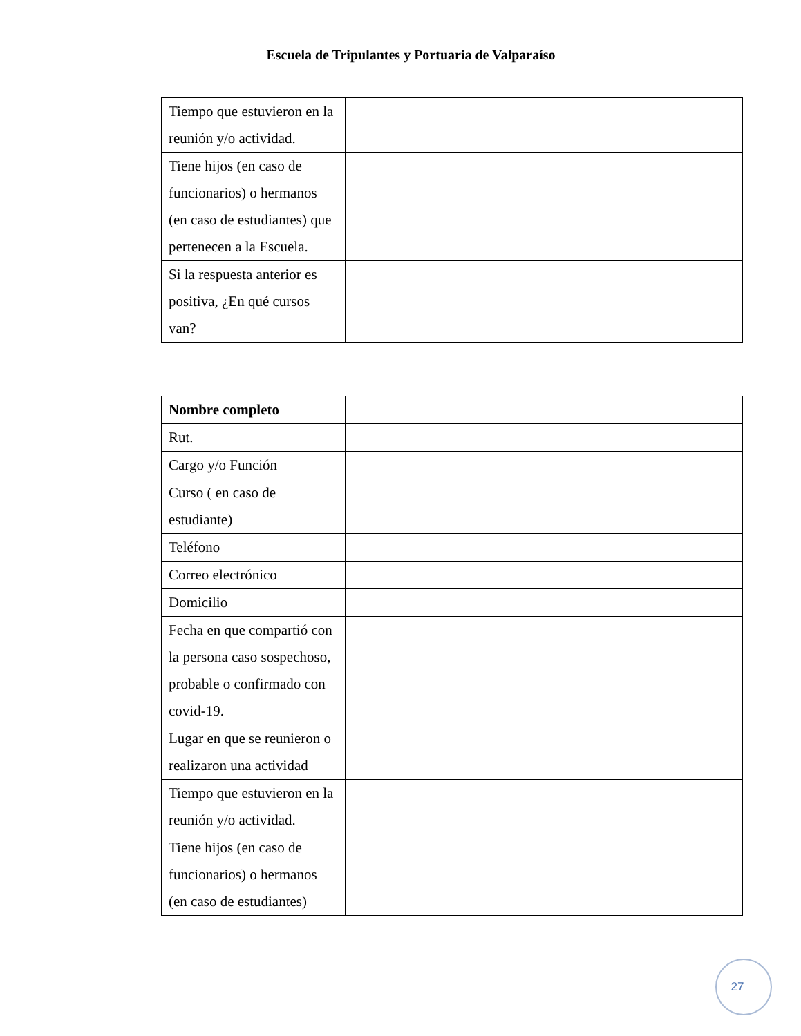Escuela de Tripulantes y Portuaria de Valparaíso
| Tiempo que estuvieron en la reunión y/o actividad. | |
| Tiene hijos (en caso de funcionarios) o hermanos (en caso de estudiantes) que pertenecen a la Escuela. | |
| Si la respuesta anterior es positiva, ¿En qué cursos van? | |
| Nombre completo | |
| Rut. | |
| Cargo y/o Función | |
| Curso ( en caso de estudiante) | |
| Teléfono | |
| Correo electrónico | |
| Domicilio | |
| Fecha en que compartió con la persona caso sospechoso, probable o confirmado con covid-19. | |
| Lugar en que se reunieron o realizaron una actividad | |
| Tiempo que estuvieron en la reunión y/o actividad. | |
| Tiene hijos (en caso de funcionarios) o hermanos (en caso de estudiantes) | |
27